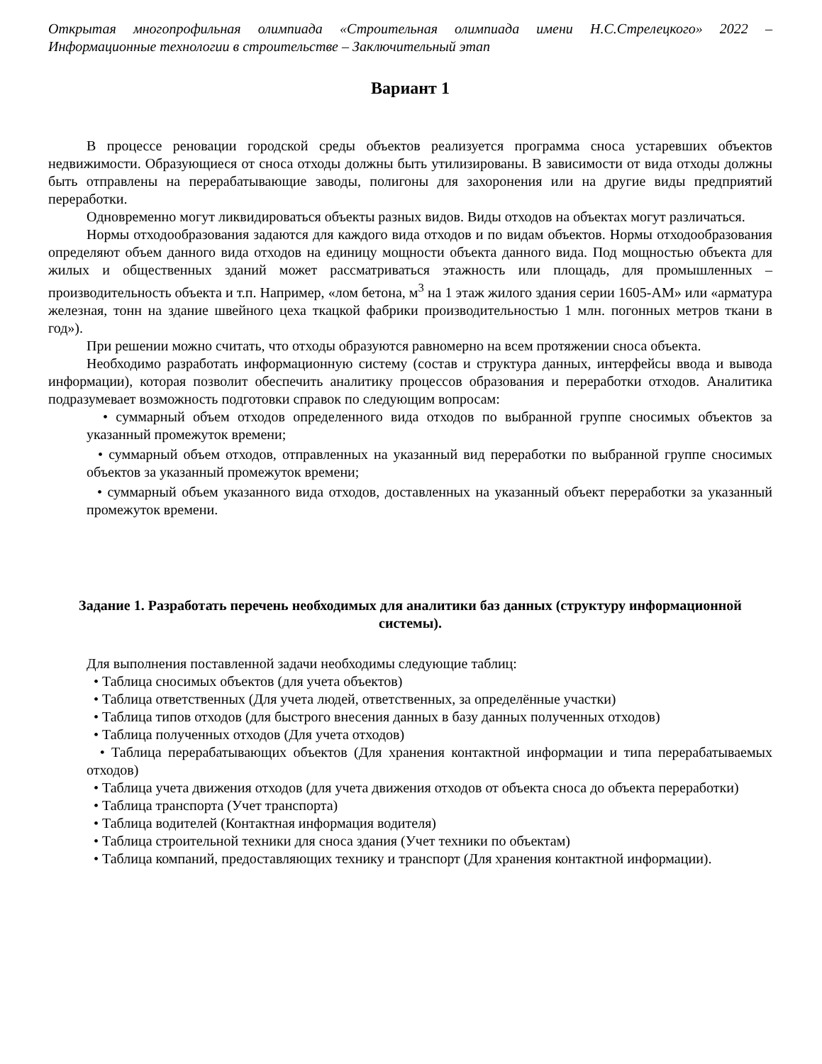Открытая многопрофильная олимпиада «Строительная олимпиада имени Н.С.Стрелецкого» 2022 – Информационные технологии в строительстве – Заключительный этап
Вариант 1
В процессе реновации городской среды объектов реализуется программа сноса устаревших объектов недвижимости. Образующиеся от сноса отходы должны быть утилизированы. В зависимости от вида отходы должны быть отправлены на перерабатывающие заводы, полигоны для захоронения или на другие виды предприятий переработки.
Одновременно могут ликвидироваться объекты разных видов. Виды отходов на объектах могут различаться.
Нормы отходообразования задаются для каждого вида отходов и по видам объектов. Нормы отходообразования определяют объем данного вида отходов на единицу мощности объекта данного вида. Под мощностью объекта для жилых и общественных зданий может рассматриваться этажность или площадь, для промышленных – производительность объекта и т.п. Например, «лом бетона, м<sup>3</sup> на 1 этаж жилого здания серии 1605-АМ» или «арматура железная, тонн на здание швейного цеха ткацкой фабрики производительностью 1 млн. погонных метров ткани в год»).
При решении можно считать, что отходы образуются равномерно на всем протяжении сноса объекта.
Необходимо разработать информационную систему (состав и структура данных, интерфейсы ввода и вывода информации), которая позволит обеспечить аналитику процессов образования и переработки отходов. Аналитика подразумевает возможность подготовки справок по следующим вопросам:
• суммарный объем отходов определенного вида отходов по выбранной группе сносимых объектов за указанный промежуток времени;
• суммарный объем отходов, отправленных на указанный вид переработки по выбранной группе сносимых объектов за указанный промежуток времени;
• суммарный объем указанного вида отходов, доставленных на указанный объект переработки за указанный промежуток времени.
Задание 1. Разработать перечень необходимых для аналитики баз данных (структуру информационной системы).
Для выполнения поставленной задачи необходимы следующие таблиц:
• Таблица сносимых объектов (для учета объектов)
• Таблица ответственных (Для учета людей, ответственных, за определённые участки)
• Таблица типов отходов (для быстрого внесения данных в базу данных полученных отходов)
• Таблица полученных отходов (Для учета отходов)
• Таблица перерабатывающих объектов (Для хранения контактной информации и типа перерабатываемых отходов)
• Таблица учета движения отходов (для учета движения отходов от объекта сноса до объекта переработки)
• Таблица транспорта (Учет транспорта)
• Таблица водителей (Контактная информация водителя)
• Таблица строительной техники для сноса здания (Учет техники по объектам)
• Таблица компаний, предоставляющих технику и транспорт (Для хранения контактной информации).